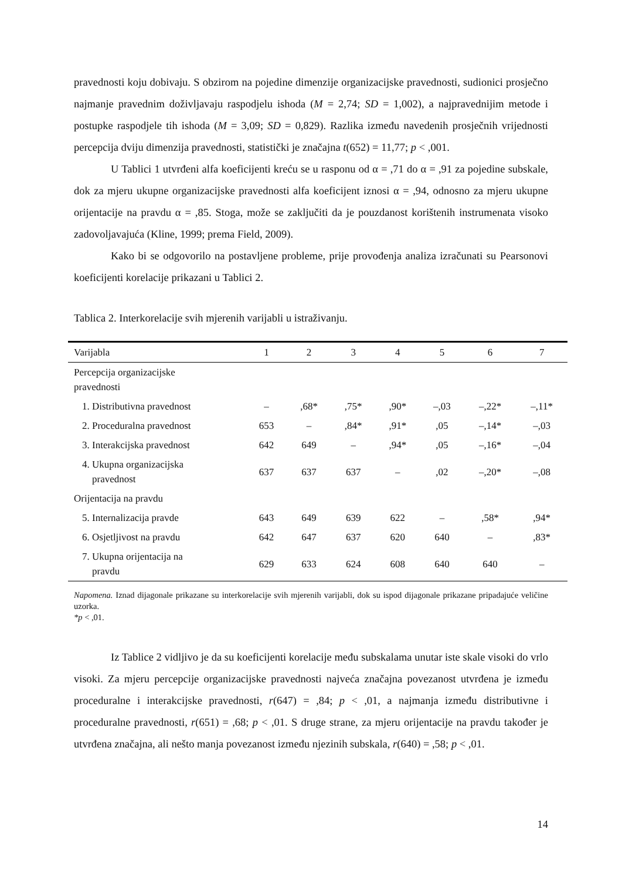pravednosti koju dobivaju. S obzirom na pojedine dimenzije organizacijske pravednosti, sudionici prosječno najmanje pravednim doživljavaju raspodjelu ishoda (M = 2,74; SD = 1,002), a najpravednijim metode i postupke raspodjele tih ishoda (M = 3,09; SD = 0,829). Razlika između navedenih prosječnih vrijednosti percepcija dviju dimenzija pravednosti, statistički je značajna t(652) = 11,77; p < ,001.
U Tablici 1 utvrđeni alfa koeficijenti kreću se u rasponu od α = ,71 do α = ,91 za pojedine subskale, dok za mjeru ukupne organizacijske pravednosti alfa koeficijent iznosi α = ,94, odnosno za mjeru ukupne orijentacije na pravdu α = ,85. Stoga, može se zaključiti da je pouzdanost korištenih instrumenata visoko zadovoljavajuća (Kline, 1999; prema Field, 2009).
Kako bi se odgovorilo na postavljene probleme, prije provođenja analiza izračunati su Pearsonovi koeficijenti korelacije prikazani u Tablici 2.
Tablica 2. Interkorelacije svih mjerenih varijabli u istraživanju.
| Varijabla | 1 | 2 | 3 | 4 | 5 | 6 | 7 |
| --- | --- | --- | --- | --- | --- | --- | --- |
| Percepcija organizacijske pravednosti | | | | | | | |
| 1. Distributivna pravednost | – | ,68* | ,75* | ,90* | –,03 | –,22* | –,11* |
| 2. Proceduralna pravednost | 653 | – | ,84* | ,91* | ,05 | –,14* | –,03 |
| 3. Interakcijska pravednost | 642 | 649 | – | ,94* | ,05 | –,16* | –,04 |
| 4. Ukupna organizacijska pravednost | 637 | 637 | 637 | – | ,02 | –,20* | –,08 |
| Orijentacija na pravdu | | | | | | | |
| 5. Internalizacija pravde | 643 | 649 | 639 | 622 | – | ,58* | ,94* |
| 6. Osjetljivost na pravdu | 642 | 647 | 637 | 620 | 640 | – | ,83* |
| 7. Ukupna orijentacija na pravdu | 629 | 633 | 624 | 608 | 640 | 640 | – |
Napomena. Iznad dijagonale prikazane su interkorelacije svih mjerenih varijabli, dok su ispod dijagonale prikazane pripadajuće veličine uzorka.
*p < ,01.
Iz Tablice 2 vidljivo je da su koeficijenti korelacije među subskalama unutar iste skale visoki do vrlo visoki. Za mjeru percepcije organizacijske pravednosti najveća značajna povezanost utvrđena je između proceduralne i interakcijske pravednosti, r(647) = ,84; p < ,01, a najmanja između distributivne i proceduralne pravednosti, r(651) = ,68; p < ,01. S druge strane, za mjeru orijentacije na pravdu također je utvrđena značajna, ali nešto manja povezanost između njezinih subskala, r(640) = ,58; p < ,01.
14